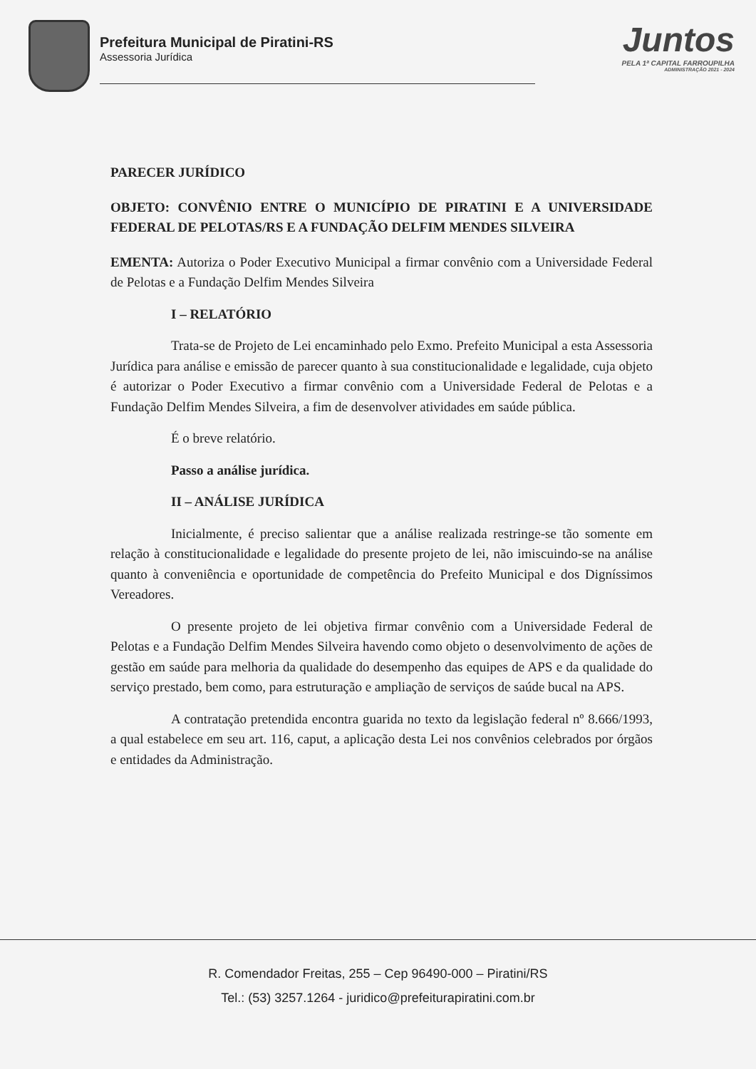Prefeitura Municipal de Piratini-RS
Assessoria Jurídica
Juntos
PELA 1ª CAPITAL FARROUPILHA
ADMINISTRAÇÃO 2021 - 2024
PARECER JURÍDICO
OBJETO: CONVÊNIO ENTRE O MUNICÍPIO DE PIRATINI E A UNIVERSIDADE FEDERAL DE PELOTAS/RS E A FUNDAÇÃO DELFIM MENDES SILVEIRA
EMENTA: Autoriza o Poder Executivo Municipal a firmar convênio com a Universidade Federal de Pelotas e a Fundação Delfim Mendes Silveira
I – RELATÓRIO
Trata-se de Projeto de Lei encaminhado pelo Exmo. Prefeito Municipal a esta Assessoria Jurídica para análise e emissão de parecer quanto à sua constitucionalidade e legalidade, cuja objeto é autorizar o Poder Executivo a firmar convênio com a Universidade Federal de Pelotas e a Fundação Delfim Mendes Silveira, a fim de desenvolver atividades em saúde pública.
É o breve relatório.
Passo a análise jurídica.
II – ANÁLISE JURÍDICA
Inicialmente, é preciso salientar que a análise realizada restringe-se tão somente em relação à constitucionalidade e legalidade do presente projeto de lei, não imiscuindo-se na análise quanto à conveniência e oportunidade de competência do Prefeito Municipal e dos Digníssimos Vereadores.
O presente projeto de lei objetiva firmar convênio com a Universidade Federal de Pelotas e a Fundação Delfim Mendes Silveira havendo como objeto o desenvolvimento de ações de gestão em saúde para melhoria da qualidade do desempenho das equipes de APS e da qualidade do serviço prestado, bem como, para estruturação e ampliação de serviços de saúde bucal na APS.
A contratação pretendida encontra guarida no texto da legislação federal nº 8.666/1993, a qual estabelece em seu art. 116, caput, a aplicação desta Lei nos convênios celebrados por órgãos e entidades da Administração.
R. Comendador Freitas, 255 – Cep 96490-000 – Piratini/RS
Tel.: (53) 3257.1264 - juridico@prefeiturapiratini.com.br